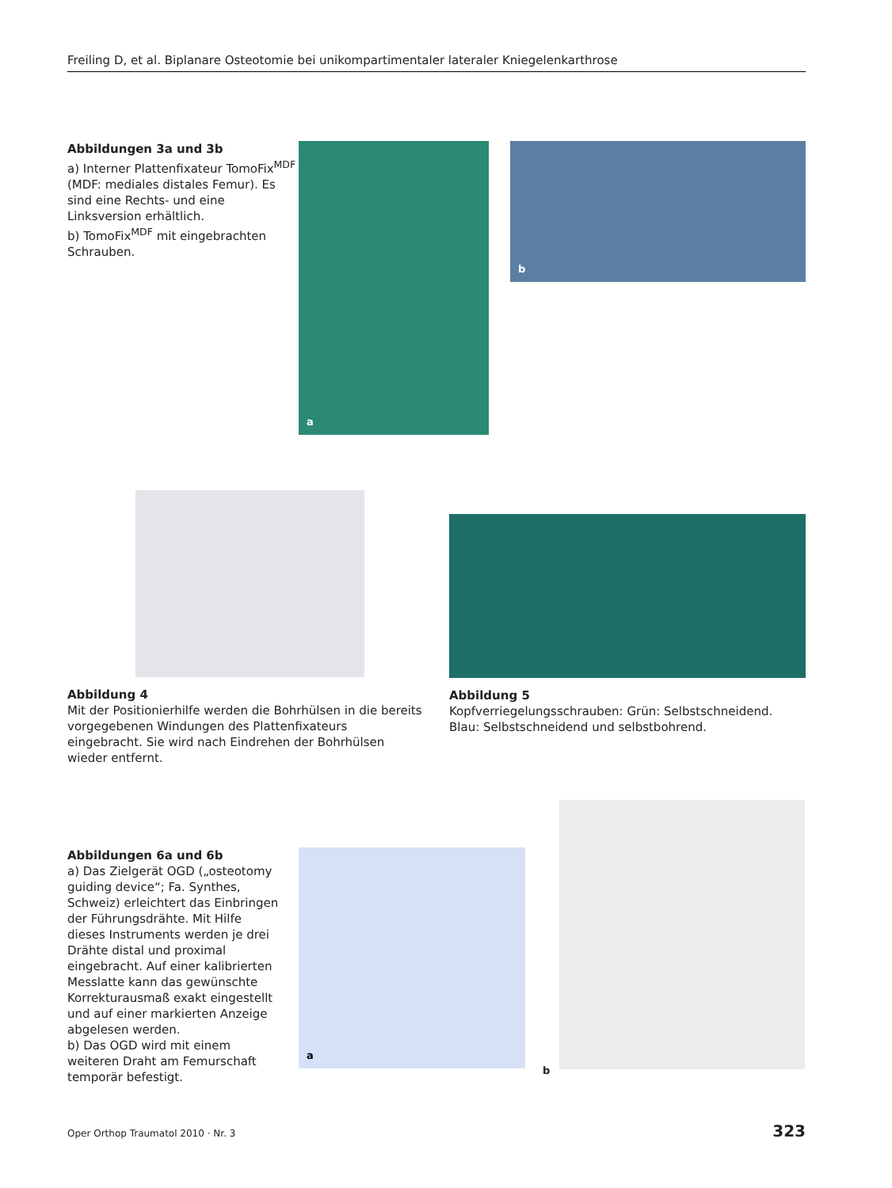Freiling D, et al. Biplanare Osteotomie bei unikompartimentaler lateraler Kniegelenkarthrose
Abbildungen 3a und 3b
a) Interner Plattenfixateur TomoFix<sup>MDF</sup> (MDF: mediales distales Femur). Es sind eine Rechts- und eine Linksversion erhältlich.
b) TomoFix<sup>MDF</sup> mit eingebrachten Schrauben.
a
b
Abbildung 4
Mit der Positionierhilfe werden die Bohrhülsen in die bereits vorgegebenen Windungen des Plattenfixateurs eingebracht. Sie wird nach Eindrehen der Bohrhülsen wieder entfernt.
Abbildung 5
Kopfverriegelungsschrauben: Grün: Selbstschneidend. Blau: Selbstschneidend und selbstbohrend.
Abbildungen 6a und 6b
a) Das Zielgerät OGD („osteotomy guiding device“; Fa. Synthes, Schweiz) erleichtert das Einbringen der Führungsdrähte. Mit Hilfe dieses Instruments werden je drei Drähte distal und proximal eingebracht. Auf einer kalibrierten Messlatte kann das gewünschte Korrekturausmaß exakt eingestellt und auf einer markierten Anzeige abgelesen werden.
b) Das OGD wird mit einem weiteren Draht am Femurschaft temporär befestigt.
a
b
Oper Orthop Traumatol 2010 · Nr. 3 323